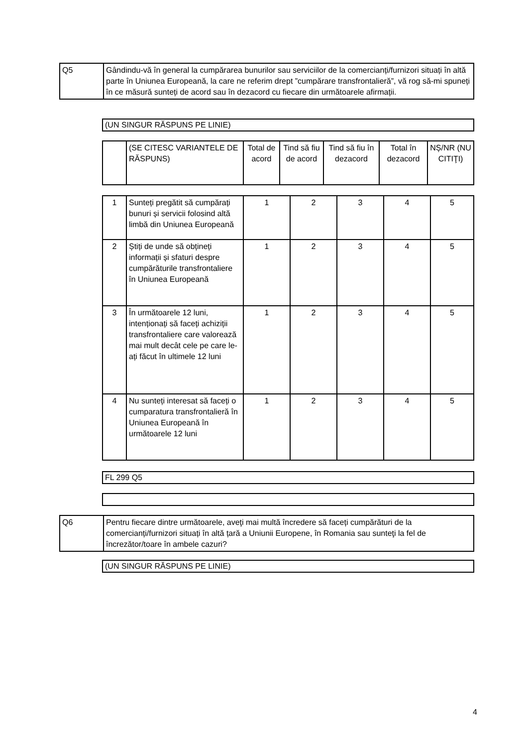| Q5 | Gândindu-vă în general la cumpărarea bunurilor sau serviciilor de la comercianți/furnizori situați în altă parte în Uniunea Europeană, la care ne referim drept ”cumpărare transfrontalieră”, vă rog să-mi spuneți în ce măsură sunteți de acord sau în dezacord cu fiecare din următoarele afirmații. |
| (UN SINGUR RĂSPUNS PE LINIE) |
| | (SE CITESC VARIANTELE DE RĂSPUNS) | Total de acord | Tind să fiu de acord | Tind să fiu în dezacord | Total în dezacord | NȘ/NR (NU CITIŢI) |
| 1 | Sunteți pregătit să cumpărați bunuri și servicii folosind altă limbă din Uniunea Europeană | 1 | 2 | 3 | 4 | 5 |
| 2 | Știți de unde să obțineți informații și sfaturi despre cumpărăturile transfrontaliere în Uniunea Europeană | 1 | 2 | 3 | 4 | 5 |
| 3 | În următoarele 12 luni, intenționați să faceți achiziții transfrontaliere care valorează mai mult decât cele pe care le-ați făcut în ultimele 12 luni | 1 | 2 | 3 | 4 | 5 |
| 4 | Nu sunteți interesat să faceți o cumparatura transfrontalieră în Uniunea Europeană în următoarele 12 luni | 1 | 2 | 3 | 4 | 5 |
| FL 299 Q5 |
| Q6 | Pentru fiecare dintre următoarele, aveţi mai multă încredere să faceți cumpărături de la comercianți/furnizori situați în altă țară a Uniunii Europene, în Romania sau sunteţi la fel de încrezător/toare în ambele cazuri? |
| (UN SINGUR RĂSPUNS PE LINIE) |
4